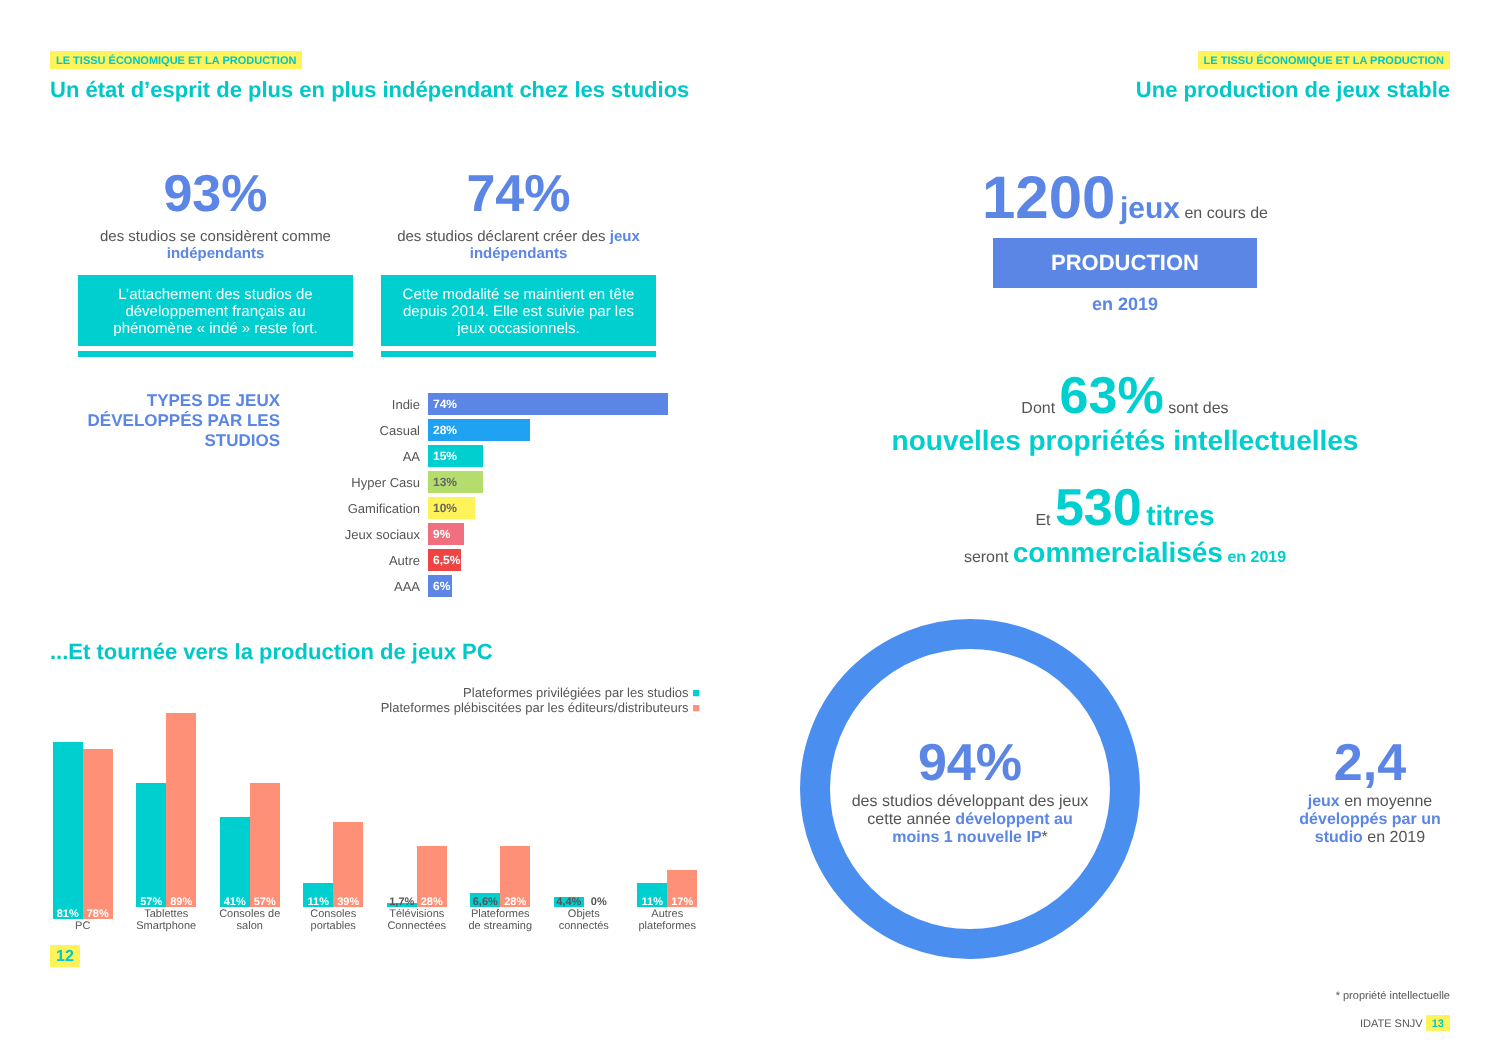LE TISSU ÉCONOMIQUE ET LA PRODUCTION
Un état d’esprit de plus en plus indépendant chez les studios
93%
des studios se considèrent comme indépendants
L’attachement des studios de développement français au phénomène « indé » reste fort.
74%
des studios déclarent créer des jeux indépendants
Cette modalité se maintient en tête depuis 2014. Elle est suivie par les jeux occasionnels.
TYPES DE JEUX DÉVELOPPÉS PAR LES STUDIOS
Indie
74%
Casual
28%
AA
15%
Hyper Casu
13%
Gamification
10%
Jeux sociaux
9%
Autre
6,5%
AAA
6%
...Et tournée vers la production de jeux PC
Plateformes privilégiées par les studios ■
Plateformes plébiscitées par les éditeurs/distributeurs ■
81%
78%
PC
57%
89%
Tablettes Smartphone
41%
57%
Consoles de salon
11%
39%
Consoles portables
1,7%
28%
Télévisions Connectées
6,6%
28%
Plateformes de streaming
4,4%
0%
Objets connectés
11%
17%
Autres plateformes
12
LE TISSU ÉCONOMIQUE ET LA PRODUCTION
Une production de jeux stable
1200 jeux en cours de
PRODUCTION
en 2019
Dont 63% sont des
nouvelles propriétés intellectuelles
Et 530 titres
seront commercialisés en 2019
94%
des studios développant des jeux cette année développent au moins 1 nouvelle IP*
2,4
jeux en moyenne développés par un studio en 2019
* propriété intellectuelle
IDATE SNJV 13